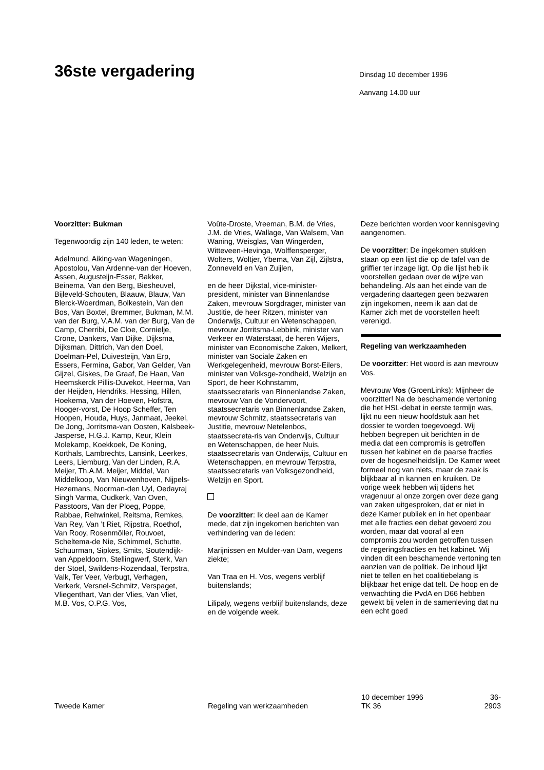36ste vergadering
Dinsdag 10 december 1996
Aanvang 14.00 uur
Voorzitter: Bukman
Tegenwoordig zijn 140 leden, te weten:
Adelmund, Aiking-van Wageningen, Apostolou, Van Ardenne-van der Hoeven, Assen, Augusteijn-Esser, Bakker, Beinema, Van den Berg, Biesheuvel, Bijleveld-Schouten, Blaauw, Blauw, Van Blerck-Woerdman, Bolkestein, Van den Bos, Van Boxtel, Bremmer, Bukman, M.M. van der Burg, V.A.M. van der Burg, Van de Camp, Cherribi, De Cloe, Cornielje, Crone, Dankers, Van Dijke, Dijksma, Dijksman, Dittrich, Van den Doel, Doelman-Pel, Duivesteijn, Van Erp, Essers, Fermina, Gabor, Van Gelder, Van Gijzel, Giskes, De Graaf, De Haan, Van Heemskerck Pillis-Duvekot, Heerma, Van der Heijden, Hendriks, Hessing, Hillen, Hoekema, Van der Hoeven, Hofstra, Hooger-vorst, De Hoop Scheffer, Ten Hoopen, Houda, Huys, Janmaat, Jeekel, De Jong, Jorritsma-van Oosten, Kalsbeek-Jasperse, H.G.J. Kamp, Keur, Klein Molekamp, Koekkoek, De Koning, Korthals, Lambrechts, Lansink, Leerkes, Leers, Liemburg, Van der Linden, R.A. Meijer, Th.A.M. Meijer, Middel, Van Middelkoop, Van Nieuwenhoven, Nijpels-Hezemans, Noorman-den Uyl, Oedayraj Singh Varma, Oudkerk, Van Oven, Passtoors, Van der Ploeg, Poppe, Rabbae, Rehwinkel, Reitsma, Remkes, Van Rey, Van ’t Riet, Rijpstra, Roethof, Van Rooy, Rosenmöller, Rouvoet, Scheltema-de Nie, Schimmel, Schutte, Schuurman, Sipkes, Smits, Soutendijk-van Appeldoorn, Stellingwerf, Sterk, Van der Stoel, Swildens-Rozendaal, Terpstra, Valk, Ter Veer, Verbugt, Verhagen, Verkerk, Versnel-Schmitz, Verspaget, Vliegenthart, Van der Vlies, Van Vliet, M.B. Vos, O.P.G. Vos,
Voûte-Droste, Vreeman, B.M. de Vries, J.M. de Vries, Wallage, Van Walsem, Van Waning, Weisglas, Van Wingerden, Witteveen-Hevinga, Wolffensperger, Wolters, Woltjer, Ybema, Van Zijl, Zijlstra, Zonneveld en Van Zuijlen,
en de heer Dijkstal, vice-minister-president, minister van Binnenlandse Zaken, mevrouw Sorgdrager, minister van Justitie, de heer Ritzen, minister van Onderwijs, Cultuur en Wetenschappen, mevrouw Jorritsma-Lebbink, minister van Verkeer en Waterstaat, de heren Wijers, minister van Economische Zaken, Melkert, minister van Sociale Zaken en Werkgelegenheid, mevrouw Borst-Eilers, minister van Volksge-zondheid, Welzijn en Sport, de heer Kohnstamm, staatssecretaris van Binnenlandse Zaken, mevrouw Van de Vondervoort, staatssecretaris van Binnenlandse Zaken, mevrouw Schmitz, staatssecretaris van Justitie, mevrouw Netelenbos, staatssecreta-ris van Onderwijs, Cultuur en Wetenschappen, de heer Nuis, staatssecretaris van Onderwijs, Cultuur en Wetenschappen, en mevrouw Terpstra, staatssecretaris van Volksgezondheid, Welzijn en Sport.
De voorzitter: Ik deel aan de Kamer mede, dat zijn ingekomen berichten van verhindering van de leden:
Marijnissen en Mulder-van Dam, wegens ziekte;
Van Traa en H. Vos, wegens verblijf buitenslands;
Lilipaly, wegens verblijf buitenslands, deze en de volgende week.
Deze berichten worden voor kennisgeving aangenomen.
De voorzitter: De ingekomen stukken staan op een lijst die op de tafel van de griffier ter inzage ligt. Op die lijst heb ik voorstellen gedaan over de wijze van behandeling. Als aan het einde van de vergadering daartegen geen bezwaren zijn ingekomen, neem ik aan dat de Kamer zich met de voorstellen heeft verenigd.
Regeling van werkzaamheden
De voorzitter: Het woord is aan mevrouw Vos.
Mevrouw Vos (GroenLinks): Mijnheer de voorzitter! Na de beschamende vertoning die het HSL-debat in eerste termijn was, lijkt nu een nieuw hoofdstuk aan het dossier te worden toegevoegd. Wij hebben begrepen uit berichten in de media dat een compromis is getroffen tussen het kabinet en de paarse fracties over de hogesnelheidslijn. De Kamer weet formeel nog van niets, maar de zaak is blijkbaar al in kannen en kruiken. De vorige week hebben wij tijdens het vragenuur al onze zorgen over deze gang van zaken uitgesproken, dat er niet in deze Kamer publiek en in het openbaar met alle fracties een debat gevoerd zou worden, maar dat vooraf al een compromis zou worden getroffen tussen de regeringsfracties en het kabinet. Wij vinden dit een beschamende vertoning ten aanzien van de politiek. De inhoud lijkt niet te tellen en het coalitiebelang is blijkbaar het enige dat telt. De hoop en de verwachting die PvdA en D66 hebben gewekt bij velen in de samenleving dat nu een echt goed
Tweede Kamer
Regeling van werkzaamheden
10 december 1996
TK 36
36-2903